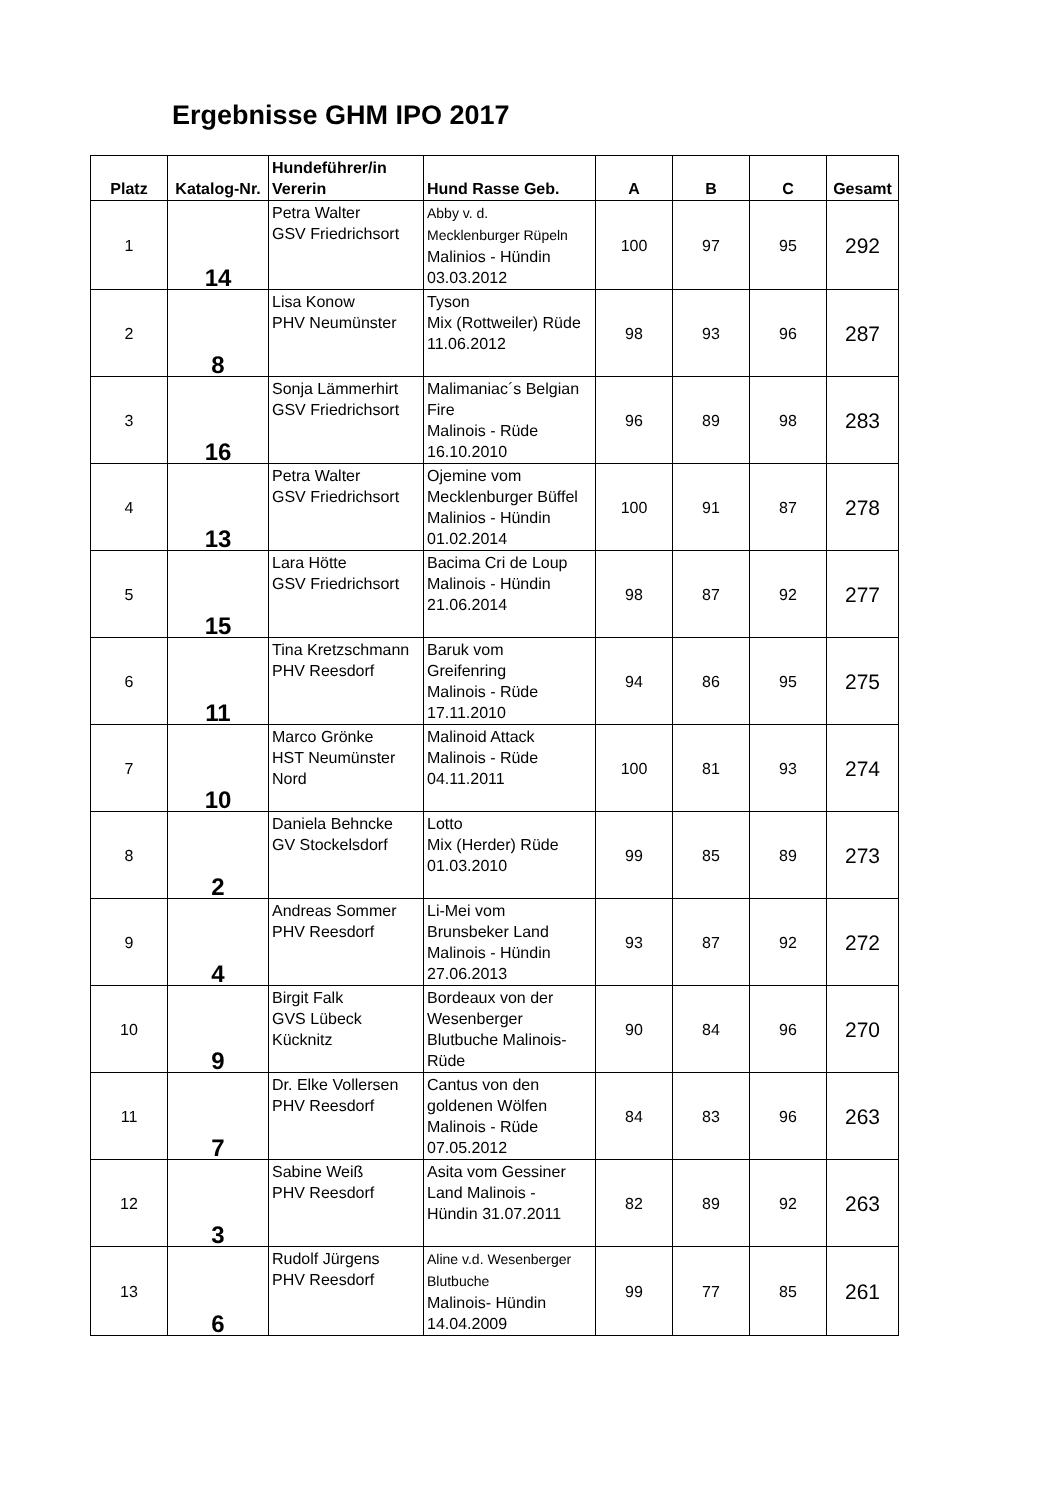Ergebnisse GHM IPO 2017
| Platz | Katalog-Nr. | Hundeführer/in Vererin | Hund Rasse Geb. | A | B | C | Gesamt |
| --- | --- | --- | --- | --- | --- | --- | --- |
| 1 | 14 | Petra Walter GSV Friedrichsort | Abby v. d. Mecklenburger Rüpeln Malinios - Hündin 03.03.2012 | 100 | 97 | 95 | 292 |
| 2 | 8 | Lisa Konow PHV Neumünster | Tyson Mix (Rottweiler) Rüde 11.06.2012 | 98 | 93 | 96 | 287 |
| 3 | 16 | Sonja Lämmerhirt GSV Friedrichsort | Malimaniac´s Belgian Fire Malinois - Rüde 16.10.2010 | 96 | 89 | 98 | 283 |
| 4 | 13 | Petra Walter GSV Friedrichsort | Ojemine vom Mecklenburger Büffel Malinios - Hündin 01.02.2014 | 100 | 91 | 87 | 278 |
| 5 | 15 | Lara Hötte GSV Friedrichsort | Bacima Cri de Loup Malinois - Hündin 21.06.2014 | 98 | 87 | 92 | 277 |
| 6 | 11 | Tina Kretzschmann PHV Reesdorf | Baruk vom Greifenring Malinois - Rüde 17.11.2010 | 94 | 86 | 95 | 275 |
| 7 | 10 | Marco Grönke HST Neumünster Nord | Malinoid Attack Malinois - Rüde 04.11.2011 | 100 | 81 | 93 | 274 |
| 8 | 2 | Daniela Behncke GV Stockelsdorf | Lotto Mix (Herder) Rüde 01.03.2010 | 99 | 85 | 89 | 273 |
| 9 | 4 | Andreas Sommer PHV Reesdorf | Li-Mei vom Brunsbeker Land Malinois - Hündin 27.06.2013 | 93 | 87 | 92 | 272 |
| 10 | 9 | Birgit Falk GVS Lübeck Kücknitz | Bordeaux von der Wesenberger Blutbuche Malinois- Rüde | 90 | 84 | 96 | 270 |
| 11 | 7 | Dr. Elke Vollersen PHV Reesdorf | Cantus von den goldenen Wölfen Malinois - Rüde 07.05.2012 | 84 | 83 | 96 | 263 |
| 12 | 3 | Sabine Weiß PHV Reesdorf | Asita vom Gessiner Land Malinois - Hündin 31.07.2011 | 82 | 89 | 92 | 263 |
| 13 | 6 | Rudolf Jürgens PHV Reesdorf | Aline v.d. Wesenberger Blutbuche Malinois- Hündin 14.04.2009 | 99 | 77 | 85 | 261 |